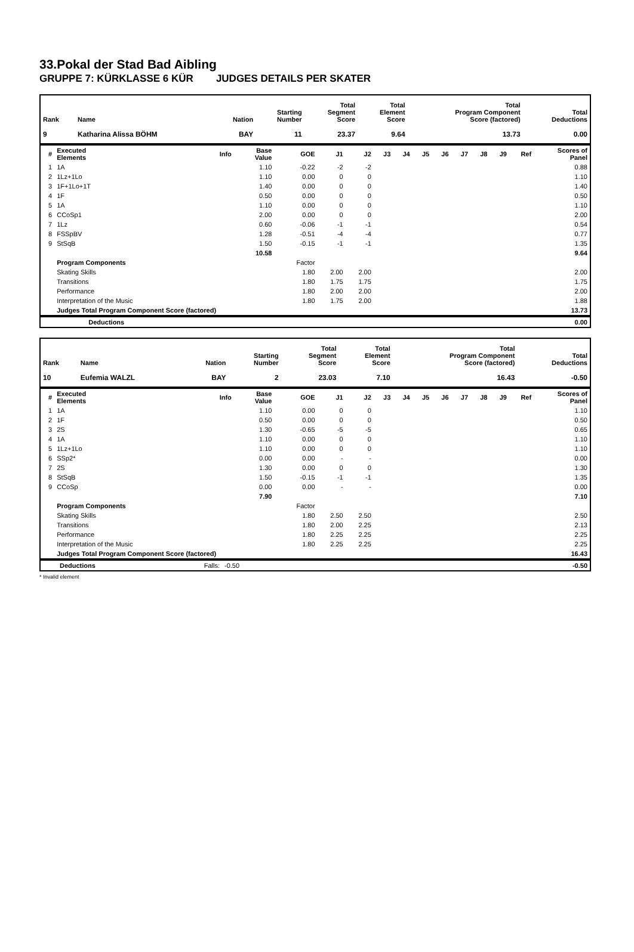33.Pokal der Stad Bad Aibling
GRUPPE 7: KÜRKLASSE 6 KÜR JUDGES DETAILS PER SKATER
| Rank | Name | Nation | Starting Number | Total Segment Score | Total Element Score | Total Program Component Score (factored) | Total Deductions |
| --- | --- | --- | --- | --- | --- | --- | --- |
| 9 | Katharina Alissa BÖHM | BAY | 11 | 23.37 | 9.64 | 13.73 | 0.00 |
| # | Executed Elements | Info | Base Value | GOE | J1 | J2 | J3 | J4 | J5 | J6 | J7 | J8 | J9 | Ref | Scores of Panel |
| --- | --- | --- | --- | --- | --- | --- | --- | --- | --- | --- | --- | --- | --- | --- | --- |
| 1 | 1A | | 1.10 | -0.22 | -2 | -2 | | | | | | | | | 0.88 |
| 2 | 1Lz+1Lo | | 1.10 | 0.00 | 0 | 0 | | | | | | | | | 1.10 |
| 3 | 1F+1Lo+1T | | 1.40 | 0.00 | 0 | 0 | | | | | | | | | 1.40 |
| 4 | 1F | | 0.50 | 0.00 | 0 | 0 | | | | | | | | | 0.50 |
| 5 | 1A | | 1.10 | 0.00 | 0 | 0 | | | | | | | | | 1.10 |
| 6 | CCoSp1 | | 2.00 | 0.00 | 0 | 0 | | | | | | | | | 2.00 |
| 7 | 1Lz | | 0.60 | -0.06 | -1 | -1 | | | | | | | | | 0.54 |
| 8 | FSSpBV | | 1.28 | -0.51 | -4 | -4 | | | | | | | | | 0.77 |
| 9 | StSqB | | 1.50 | -0.15 | -1 | -1 | | | | | | | | | 1.35 |
| | | | 10.58 | | | | | | | | | | | | 9.64 |
| | Program Components | | | Factor | | | | | | | | | | | |
| | Skating Skills | | | 1.80 | 2.00 | 2.00 | | | | | | | | | 2.00 |
| | Transitions | | | 1.80 | 1.75 | 1.75 | | | | | | | | | 1.75 |
| | Performance | | | 1.80 | 2.00 | 2.00 | | | | | | | | | 2.00 |
| | Interpretation of the Music | | | 1.80 | 1.75 | 2.00 | | | | | | | | | 1.88 |
| | Judges Total Program Component Score (factored) | | | | | | | | | | | | | | 13.73 |
| | Deductions | 0.00 |
| Rank | Name | Nation | Starting Number | Total Segment Score | Total Element Score | Total Program Component Score (factored) | Total Deductions |
| --- | --- | --- | --- | --- | --- | --- | --- |
| 10 | Eufemia WALZL | BAY | 2 | 23.03 | 7.10 | 16.43 | -0.50 |
| # | Executed Elements | Info | Base Value | GOE | J1 | J2 | J3 | J4 | J5 | J6 | J7 | J8 | J9 | Ref | Scores of Panel |
| --- | --- | --- | --- | --- | --- | --- | --- | --- | --- | --- | --- | --- | --- | --- | --- |
| 1 | 1A | | 1.10 | 0.00 | 0 | 0 | | | | | | | | | 1.10 |
| 2 | 1F | | 0.50 | 0.00 | 0 | 0 | | | | | | | | | 0.50 |
| 3 | 2S | | 1.30 | -0.65 | -5 | -5 | | | | | | | | | 0.65 |
| 4 | 1A | | 1.10 | 0.00 | 0 | 0 | | | | | | | | | 1.10 |
| 5 | 1Lz+1Lo | | 1.10 | 0.00 | 0 | 0 | | | | | | | | | 1.10 |
| 6 | SSp2* | | 0.00 | 0.00 | - | - | | | | | | | | | 0.00 |
| 7 | 2S | | 1.30 | 0.00 | 0 | 0 | | | | | | | | | 1.30 |
| 8 | StSqB | | 1.50 | -0.15 | -1 | -1 | | | | | | | | | 1.35 |
| 9 | CCoSp | | 0.00 | 0.00 | - | - | | | | | | | | | 0.00 |
| | | | 7.90 | | | | | | | | | | | | 7.10 |
| | Program Components | | | Factor | | | | | | | | | | | |
| | Skating Skills | | | 1.80 | 2.50 | 2.50 | | | | | | | | | 2.50 |
| | Transitions | | | 1.80 | 2.00 | 2.25 | | | | | | | | | 2.13 |
| | Performance | | | 1.80 | 2.25 | 2.25 | | | | | | | | | 2.25 |
| | Interpretation of the Music | | | 1.80 | 2.25 | 2.25 | | | | | | | | | 2.25 |
| | Judges Total Program Component Score (factored) | | | | | | | | | | | | | | 16.43 |
| | Deductions | Falls: | -0.50 | -0.50 |
* Invalid element